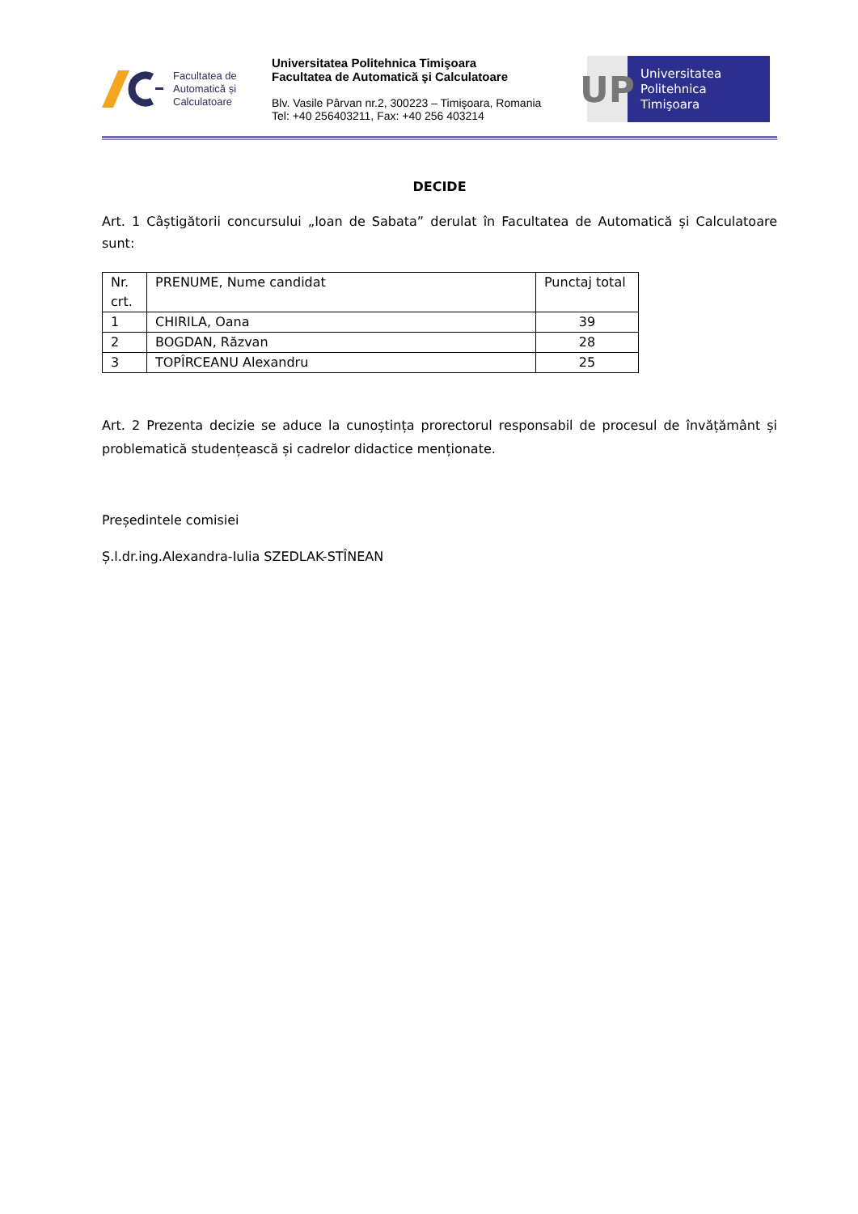Facultatea de
Automatică și
Calculatoare
Universitatea Politehnica Timişoara
Facultatea de Automatică şi Calculatoare
Blv. Vasile Pârvan nr.2, 300223 – Timişoara, Romania
Tel: +40 256403211, Fax: +40 256 403214
UP
Universitatea
Politehnica
Timişoara
DECIDE
Art. 1 Câștigătorii concursului „Ioan de Sabata” derulat în Facultatea de Automatică și Calculatoare sunt:
| Nr. crt. | PRENUME, Nume candidat | Punctaj total |
| 1 | CHIRILA, Oana | 39 |
| 2 | BOGDAN, Răzvan | 28 |
| 3 | TOPÎRCEANU Alexandru | 25 |
Art. 2 Prezenta decizie se aduce la cunoștința prorectorul responsabil de procesul de învățământ și problematică studențească și cadrelor didactice menționate.
Președintele comisiei
Ș.l.dr.ing.Alexandra-Iulia SZEDLAK-STÎNEAN